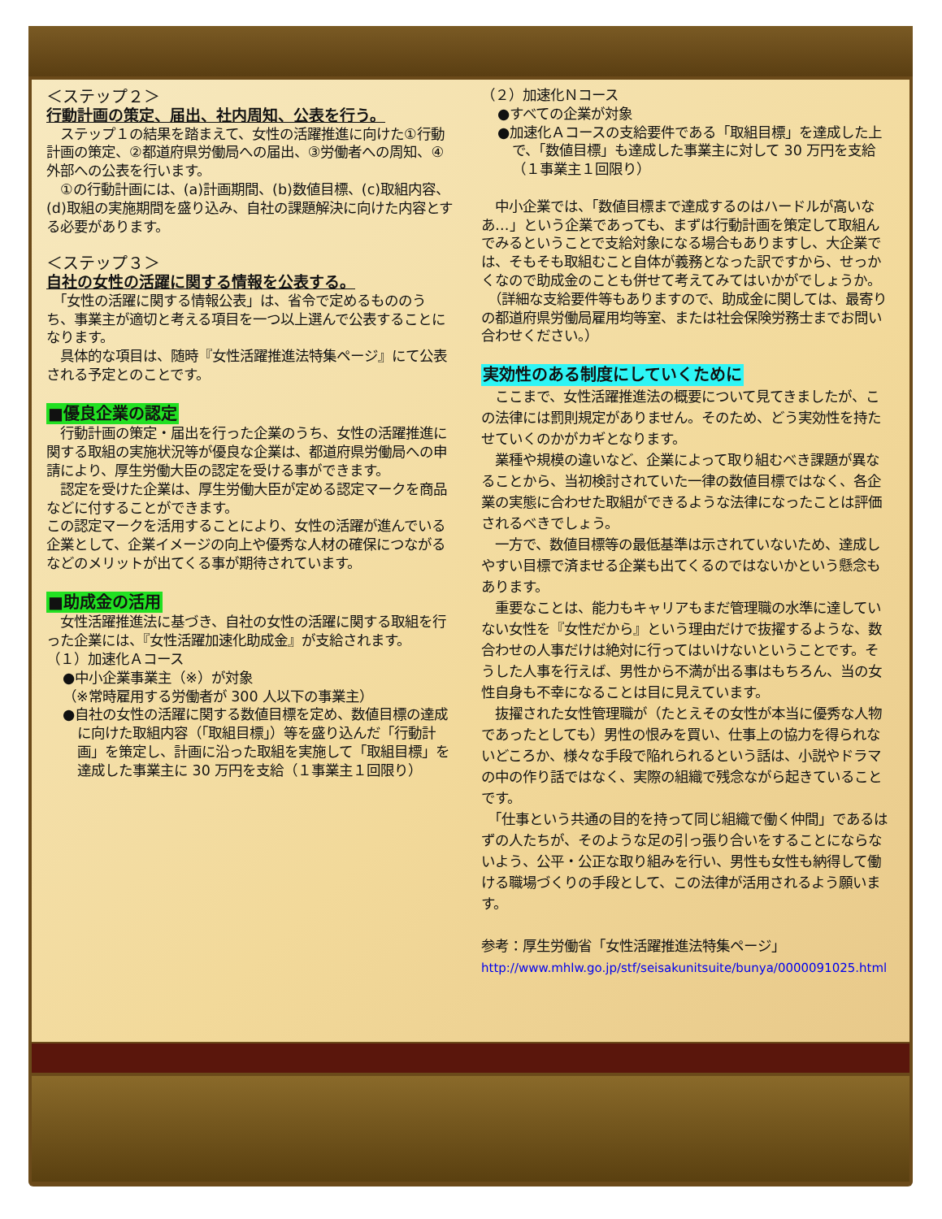＜ステップ２＞
行動計画の策定、届出、社内周知、公表を行う。
　ステップ１の結果を踏まえて、女性の活躍推進に向けた①行動計画の策定、②都道府県労働局への届出、③労働者への周知、④外部への公表を行います。
　①の行動計画には、(a)計画期間、(b)数値目標、(c)取組内容、(d)取組の実施期間を盛り込み、自社の課題解決に向けた内容とする必要があります。
＜ステップ３＞
自社の女性の活躍に関する情報を公表する。
　「女性の活躍に関する情報公表」は、省令で定めるもののうち、事業主が適切と考える項目を一つ以上選んで公表することになります。
　具体的な項目は、随時『女性活躍推進法特集ページ』にて公表される予定とのことです。
■優良企業の認定
　行動計画の策定・届出を行った企業のうち、女性の活躍推進に関する取組の実施状況等が優良な企業は、都道府県労働局への申請により、厚生労働大臣の認定を受ける事ができます。
　認定を受けた企業は、厚生労働大臣が定める認定マークを商品などに付することができます。
この認定マークを活用することにより、女性の活躍が進んでいる企業として、企業イメージの向上や優秀な人材の確保につながるなどのメリットが出てくる事が期待されています。
■助成金の活用
　女性活躍推進法に基づき、自社の女性の活躍に関する取組を行った企業には、『女性活躍加速化助成金』が支給されます。
（１）加速化Ａコース
●中小企業事業主（※）が対象
（※常時雇用する労働者が 300 人以下の事業主）
●自社の女性の活躍に関する数値目標を定め、数値目標の達成に向けた取組内容（「取組目標」）等を盛り込んだ「行動計画」を策定し、計画に沿った取組を実施して「取組目標」を達成した事業主に 30 万円を支給（１事業主１回限り）
（２）加速化Ｎコース
●すべての企業が対象
●加速化Ａコースの支給要件である「取組目標」を達成した上で、「数値目標」も達成した事業主に対して 30 万円を支給（１事業主１回限り）
　中小企業では、「数値目標まで達成するのはハードルが高いなあ…」という企業であっても、まずは行動計画を策定して取組んでみるということで支給対象になる場合もありますし、大企業では、そもそも取組むこと自体が義務となった訳ですから、せっかくなので助成金のことも併せて考えてみてはいかがでしょうか。
　（詳細な支給要件等もありますので、助成金に関しては、最寄りの都道府県労働局雇用均等室、または社会保険労務士までお問い合わせください。）
実効性のある制度にしていくために
　ここまで、女性活躍推進法の概要について見てきましたが、この法律には罰則規定がありません。そのため、どう実効性を持たせていくのかがカギとなります。
　業種や規模の違いなど、企業によって取り組むべき課題が異なることから、当初検討されていた一律の数値目標ではなく、各企業の実態に合わせた取組ができるような法律になったことは評価されるべきでしょう。
　一方で、数値目標等の最低基準は示されていないため、達成しやすい目標で済ませる企業も出てくるのではないかという懸念もあります。
　重要なことは、能力もキャリアもまだ管理職の水準に達していない女性を『女性だから』という理由だけで抜擢するような、数合わせの人事だけは絶対に行ってはいけないということです。そうした人事を行えば、男性から不満が出る事はもちろん、当の女性自身も不幸になることは目に見えています。
　抜擢された女性管理職が（たとえその女性が本当に優秀な人物であったとしても）男性の恨みを買い、仕事上の協力を得られないどころか、様々な手段で陥れられるという話は、小説やドラマの中の作り話ではなく、実際の組織で残念ながら起きていることです。
　「仕事という共通の目的を持って同じ組織で働く仲間」であるはずの人たちが、そのような足の引っ張り合いをすることにならないよう、公平・公正な取り組みを行い、男性も女性も納得して働ける職場づくりの手段として、この法律が活用されるよう願います。
参考：厚生労働省「女性活躍推進法特集ページ」
http://www.mhlw.go.jp/stf/seisakunitsuite/bunya/0000091025.html